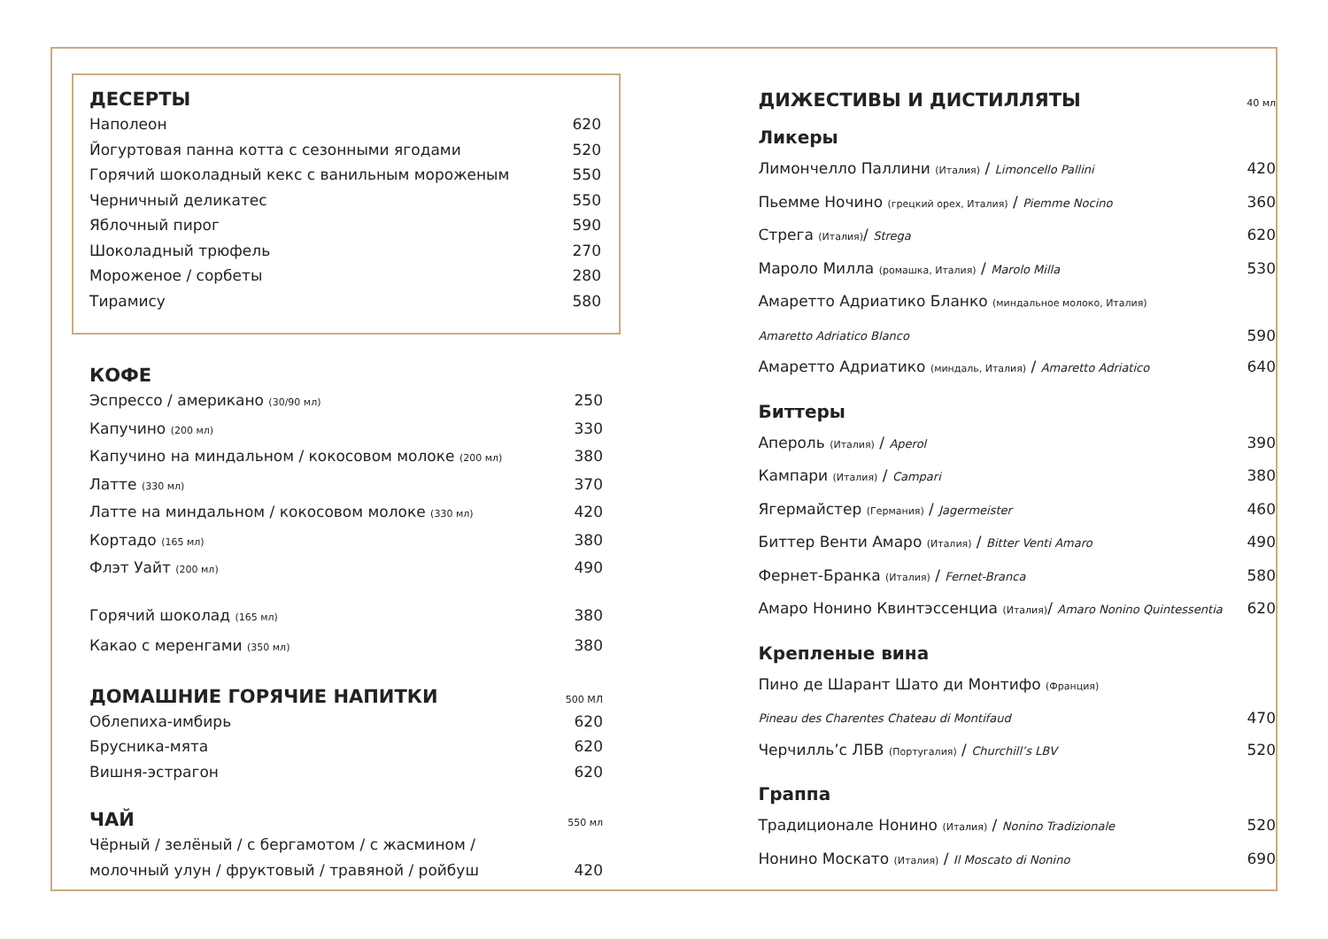ДЕСЕРТЫ
Наполеон 620
Йогуртовая панна котта с сезонными ягодами 520
Горячий шоколадный кекс с ванильным мороженым 550
Черничный деликатес 550
Яблочный пирог 590
Шоколадный трюфель 270
Мороженое / сорбеты 280
Тирамису 580
КОФЕ
Эспрессо / американо (30/90 мл) 250
Капучино (200 мл) 330
Капучино на миндальном / кокосовом молоке (200 мл) 380
Латте (330 мл) 370
Латте на миндальном / кокосовом молоке (330 мл) 420
Кортадо (165 мл) 380
Флэт Уайт (200 мл) 490
Горячий шоколад (165 мл) 380
Какао с меренгами (350 мл) 380
ДОМАШНИЕ ГОРЯЧИЕ НАПИТКИ 500 МЛ
Облепиха-имбирь 620
Брусника-мята 620
Вишня-эстрагон 620
ЧАЙ 550 мл
Чёрный / зелёный / с бергамотом / с жасмином /
молочный улун / фруктовый / травяной / ройбуш 420
ДИЖЕСТИВЫ И ДИСТИЛЛЯТЫ 40 мл
Ликеры
Лимончелло Паллини (Италия) / Limoncello Pallini 420
Пьемме Ночино (грецкий орех, Италия) / Piemme Nocino 360
Стрега (Италия)/ Strega 620
Мароло Милла (ромашка, Италия) / Marolo Milla 530
Амаретто Адриатико Бланко (миндальное молоко, Италия)
Amaretto Adriatico Blanco 590
Амаретто Адриатико (миндаль, Италия) / Amaretto Adriatico 640
Биттеры
Апероль (Италия) / Aperol 390
Кампари (Италия) / Campari 380
Ягермайстер (Германия) / Jagermeister 460
Биттер Венти Амаро (Италия) / Bitter Venti Amaro 490
Фернет-Бранка (Италия) / Fernet-Branca 580
Амаро Нонино Квинтэссенциа (Италия)/ Amaro Nonino Quintessentia 620
Крепленые вина
Пино де Шарант Шато ди Монтифо (Франция)
Pineau des Charentes Chateau di Montifaud 470
Черчилль’с ЛБВ (Португалия) / Churchill’s LBV 520
Граппа
Традиционале Нонино (Италия) / Nonino Tradizionale 520
Нонино Москато (Италия) / Il Moscato di Nonino 690